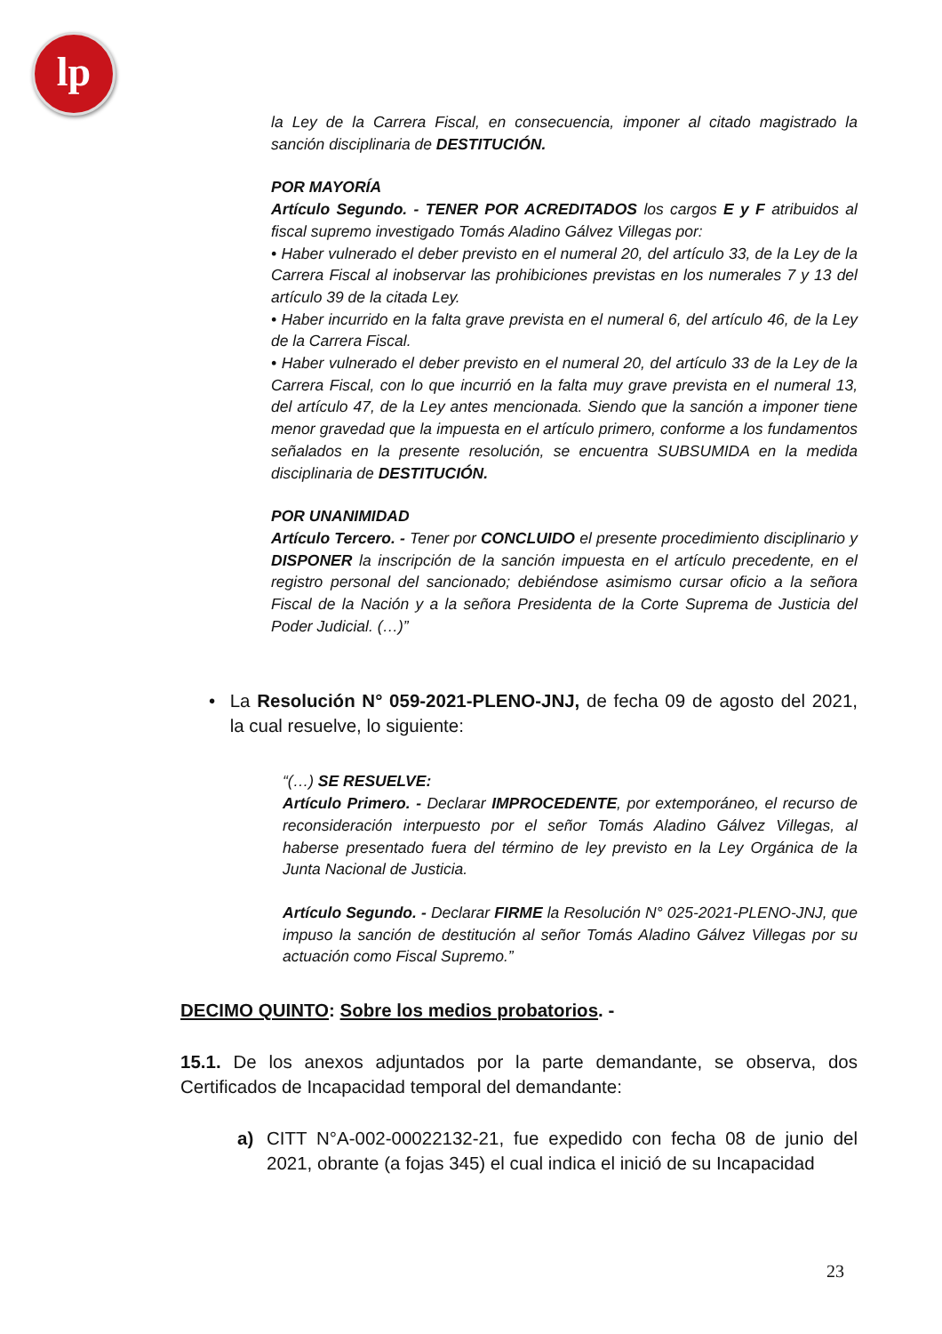lp
la Ley de la Carrera Fiscal, en consecuencia, imponer al citado magistrado la sanción disciplinaria de DESTITUCIÓN.
POR MAYORÍA
Artículo Segundo. - TENER POR ACREDITADOS los cargos E y F atribuidos al fiscal supremo investigado Tomás Aladino Gálvez Villegas por:
• Haber vulnerado el deber previsto en el numeral 20, del artículo 33, de la Ley de la Carrera Fiscal al inobservar las prohibiciones previstas en los numerales 7 y 13 del artículo 39 de la citada Ley.
• Haber incurrido en la falta grave prevista en el numeral 6, del artículo 46, de la Ley de la Carrera Fiscal.
• Haber vulnerado el deber previsto en el numeral 20, del artículo 33 de la Ley de la Carrera Fiscal, con lo que incurrió en la falta muy grave prevista en el numeral 13, del artículo 47, de la Ley antes mencionada. Siendo que la sanción a imponer tiene menor gravedad que la impuesta en el artículo primero, conforme a los fundamentos señalados en la presente resolución, se encuentra SUBSUMIDA en la medida disciplinaria de DESTITUCIÓN.
POR UNANIMIDAD
Artículo Tercero. - Tener por CONCLUIDO el presente procedimiento disciplinario y DISPONER la inscripción de la sanción impuesta en el artículo precedente, en el registro personal del sancionado; debiéndose asimismo cursar oficio a la señora Fiscal de la Nación y a la señora Presidenta de la Corte Suprema de Justicia del Poder Judicial. (…)”
• La Resolución N° 059-2021-PLENO-JNJ, de fecha 09 de agosto del 2021, la cual resuelve, lo siguiente:
“(…) SE RESUELVE:
Artículo Primero. - Declarar IMPROCEDENTE, por extemporáneo, el recurso de reconsideración interpuesto por el señor Tomás Aladino Gálvez Villegas, al haberse presentado fuera del término de ley previsto en la Ley Orgánica de la Junta Nacional de Justicia.
Artículo Segundo. - Declarar FIRME la Resolución N° 025-2021-PLENO-JNJ, que impuso la sanción de destitución al señor Tomás Aladino Gálvez Villegas por su actuación como Fiscal Supremo.”
DECIMO QUINTO: Sobre los medios probatorios. -
15.1. De los anexos adjuntados por la parte demandante, se observa, dos Certificados de Incapacidad temporal del demandante:
a) CITT N°A-002-00022132-21, fue expedido con fecha 08 de junio del 2021, obrante (a fojas 345) el cual indica el inició de su Incapacidad
23